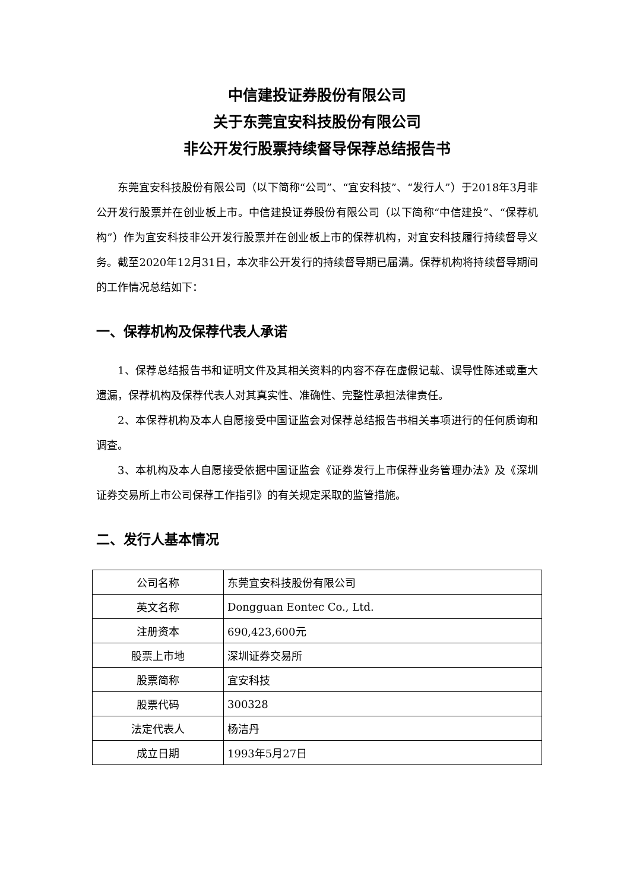中信建投证券股份有限公司
关于东莞宜安科技股份有限公司
非公开发行股票持续督导保荐总结报告书
东莞宜安科技股份有限公司（以下简称“公司”、“宜安科技”、“发行人”）于2018年3月非公开发行股票并在创业板上市。中信建投证券股份有限公司（以下简称“中信建投”、“保荐机构”）作为宜安科技非公开发行股票并在创业板上市的保荐机构，对宜安科技履行持续督导义务。截至2020年12月31日，本次非公开发行的持续督导期已届满。保荐机构将持续督导期间的工作情况总结如下：
一、保荐机构及保荐代表人承诺
1、保荐总结报告书和证明文件及其相关资料的内容不存在虚假记载、误导性陈述或重大遗漏，保荐机构及保荐代表人对其真实性、准确性、完整性承担法律责任。
2、本保荐机构及本人自愿接受中国证监会对保荐总结报告书相关事项进行的任何质询和调查。
3、本机构及本人自愿接受依据中国证监会《证券发行上市保荐业务管理办法》及《深圳证券交易所上市公司保荐工作指引》的有关规定采取的监管措施。
二、发行人基本情况
| 公司名称 | 东莞宜安科技股份有限公司 |
| 英文名称 | Dongguan Eontec Co., Ltd. |
| 注册资本 | 690,423,600元 |
| 股票上市地 | 深圳证券交易所 |
| 股票简称 | 宜安科技 |
| 股票代码 | 300328 |
| 法定代表人 | 杨洁丹 |
| 成立日期 | 1993年5月27日 |